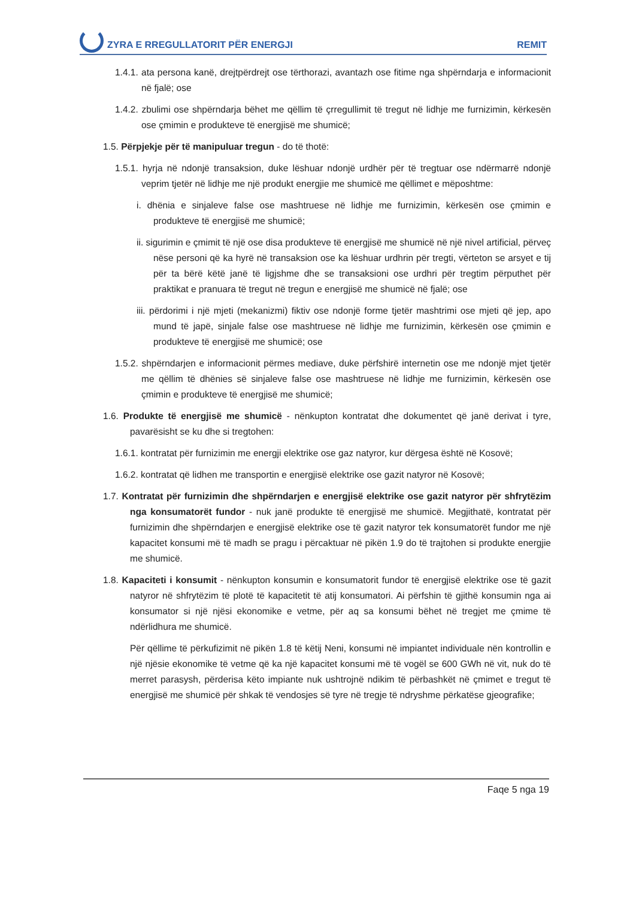ZYRA E RREGULLATORIT PËR ENERGJI REMIT
1.4.1. ata persona kanë, drejtpërdrejt ose tërthorazi, avantazh ose fitime nga shpërndarja e informacionit në fjalë; ose
1.4.2. zbulimi ose shpërndarja bëhet me qëllim të çrregullimit të tregut në lidhje me furnizimin, kërkesën ose çmimin e produkteve të energjisë me shumicë;
1.5. Përpjekje për të manipuluar tregun - do të thotë:
1.5.1. hyrja në ndonjë transaksion, duke lëshuar ndonjë urdhër për të tregtuar ose ndërmarrë ndonjë veprim tjetër në lidhje me një produkt energjie me shumicë me qëllimet e mëposhtme:
i. dhënia e sinjaleve false ose mashtruese në lidhje me furnizimin, kërkesën ose çmimin e produkteve të energjisë me shumicë;
ii. sigurimin e çmimit të një ose disa produkteve të energjisë me shumicë në një nivel artificial, përveç nëse personi që ka hyrë në transaksion ose ka lëshuar urdhrin për tregti, vërteton se arsyet e tij për ta bërë këtë janë të ligjshme dhe se transaksioni ose urdhri për tregtim përputhet për praktikat e pranuara të tregut në tregun e energjisë me shumicë në fjalë; ose
iii. përdorimi i një mjeti (mekanizmi) fiktiv ose ndonjë forme tjetër mashtrimi ose mjeti që jep, apo mund të japë, sinjale false ose mashtruese në lidhje me furnizimin, kërkesën ose çmimin e produkteve të energjisë me shumicë; ose
1.5.2. shpërndarjen e informacionit përmes mediave, duke përfshirë internetin ose me ndonjë mjet tjetër me qëllim të dhënies së sinjaleve false ose mashtruese në lidhje me furnizimin, kërkesën ose çmimin e produkteve të energjisë me shumicë;
1.6. Produkte të energjisë me shumicë - nënkupton kontratat dhe dokumentet që janë derivat i tyre, pavarësisht se ku dhe si tregtohen:
1.6.1. kontratat për furnizimin me energji elektrike ose gaz natyror, kur dërgesa është në Kosovë;
1.6.2. kontratat që lidhen me transportin e energjisë elektrike ose gazit natyror në Kosovë;
1.7. Kontratat për furnizimin dhe shpërndarjen e energjisë elektrike ose gazit natyror për shfrytëzim nga konsumatorët fundor - nuk janë produkte të energjisë me shumicë. Megjithatë, kontratat për furnizimin dhe shpërndarjen e energjisë elektrike ose të gazit natyror tek konsumatorët fundor me një kapacitet konsumi më të madh se pragu i përcaktuar në pikën 1.9 do të trajtohen si produkte energjie me shumicë.
1.8. Kapaciteti i konsumit - nënkupton konsumin e konsumatorit fundor të energjisë elektrike ose të gazit natyror në shfrytëzim të plotë të kapacitetit të atij konsumatori. Ai përfshin të gjithë konsumin nga ai konsumator si një njësi ekonomike e vetme, për aq sa konsumi bëhet në tregjet me çmime të ndërlidhura me shumicë.
Për qëllime të përkufizimit në pikën 1.8 të këtij Neni, konsumi në impiantet individuale nën kontrollin e një njësie ekonomike të vetme që ka një kapacitet konsumi më të vogël se 600 GWh në vit, nuk do të merret parasysh, përderisa këto impiante nuk ushtrojnë ndikim të përbashkët në çmimet e tregut të energjisë me shumicë për shkak të vendosjes së tyre në tregje të ndryshme përkatëse gjeografike;
Faqe 5 nga 19